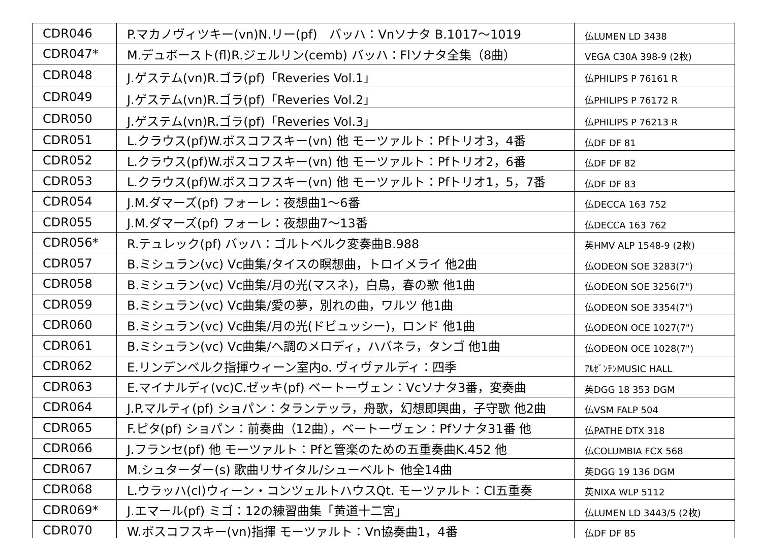| CDR046 | P.マカノヴィツキー(vn)N.リー(pf) バッハ：Vnソナタ B.1017～1019 | 仏LUMEN LD 3438 |
| CDR047* | M.デュボースト(fl)R.ジェルリン(cemb) バッハ：Flソナタ全集（8曲） | VEGA C30A 398-9 (2枚) |
| CDR048 | J.ゲステム(vn)R.ゴラ(pf)「Reveries Vol.1」 | 仏PHILIPS P 76161 R |
| CDR049 | J.ゲステム(vn)R.ゴラ(pf)「Reveries Vol.2」 | 仏PHILIPS P 76172 R |
| CDR050 | J.ゲステム(vn)R.ゴラ(pf)「Reveries Vol.3」 | 仏PHILIPS P 76213 R |
| CDR051 | L.クラウス(pf)W.ボスコフスキー(vn) 他 モーツァルト：Pfトリオ3，4番 | 仏DF DF 81 |
| CDR052 | L.クラウス(pf)W.ボスコフスキー(vn) 他 モーツァルト：Pfトリオ2，6番 | 仏DF DF 82 |
| CDR053 | L.クラウス(pf)W.ボスコフスキー(vn) 他 モーツァルト：Pfトリオ1，5，7番 | 仏DF DF 83 |
| CDR054 | J.M.ダマーズ(pf) フォーレ：夜想曲1～6番 | 仏DECCA 163 752 |
| CDR055 | J.M.ダマーズ(pf) フォーレ：夜想曲7～13番 | 仏DECCA 163 762 |
| CDR056* | R.テュレック(pf) バッハ：ゴルトベルク変奏曲B.988 | 英HMV ALP 1548-9 (2枚) |
| CDR057 | B.ミシュラン(vc) Vc曲集/タイスの瞑想曲，トロイメライ 他2曲 | 仏ODEON SOE 3283(7") |
| CDR058 | B.ミシュラン(vc) Vc曲集/月の光(マスネ)，白鳥，春の歌 他1曲 | 仏ODEON SOE 3256(7") |
| CDR059 | B.ミシュラン(vc) Vc曲集/愛の夢，別れの曲，ワルツ 他1曲 | 仏ODEON SOE 3354(7") |
| CDR060 | B.ミシュラン(vc) Vc曲集/月の光(ドビュッシー)，ロンド 他1曲 | 仏ODEON OCE 1027(7") |
| CDR061 | B.ミシュラン(vc) Vc曲集/ヘ調のメロディ，ハバネラ，タンゴ 他1曲 | 仏ODEON OCE 1028(7") |
| CDR062 | E.リンデンベルク指揮ウィーン室内o. ヴィヴァルディ：四季 | ｱﾙｾﾞﾝﾁﾝMUSIC HALL |
| CDR063 | E.マイナルディ(vc)C.ゼッキ(pf) ベートーヴェン：Vcソナタ3番，変奏曲 | 英DGG 18 353 DGM |
| CDR064 | J.P.マルティ(pf) ショパン：タランテッラ，舟歌，幻想即興曲，子守歌 他2曲 | 仏VSM FALP 504 |
| CDR065 | F.ピタ(pf) ショパン：前奏曲（12曲），ベートーヴェン：Pfソナタ31番 他 | 仏PATHE DTX 318 |
| CDR066 | J.フランセ(pf) 他 モーツァルト：Pfと管楽のための五重奏曲K.452 他 | 仏COLUMBIA FCX 568 |
| CDR067 | M.シュターダー(s) 歌曲リサイタル/シューベルト 他全14曲 | 英DGG 19 136 DGM |
| CDR068 | L.ウラッハ(cl)ウィーン・コンツェルトハウスQt. モーツァルト：Cl五重奏 | 英NIXA WLP 5112 |
| CDR069* | J.エマール(pf) ミゴ：12の練習曲集「黄道十二宮」 | 仏LUMEN LD 3443/5 (2枚) |
| CDR070 | W.ボスコフスキー(vn)指揮 モーツァルト：Vn協奏曲1，4番 | 仏DF DF 85 |